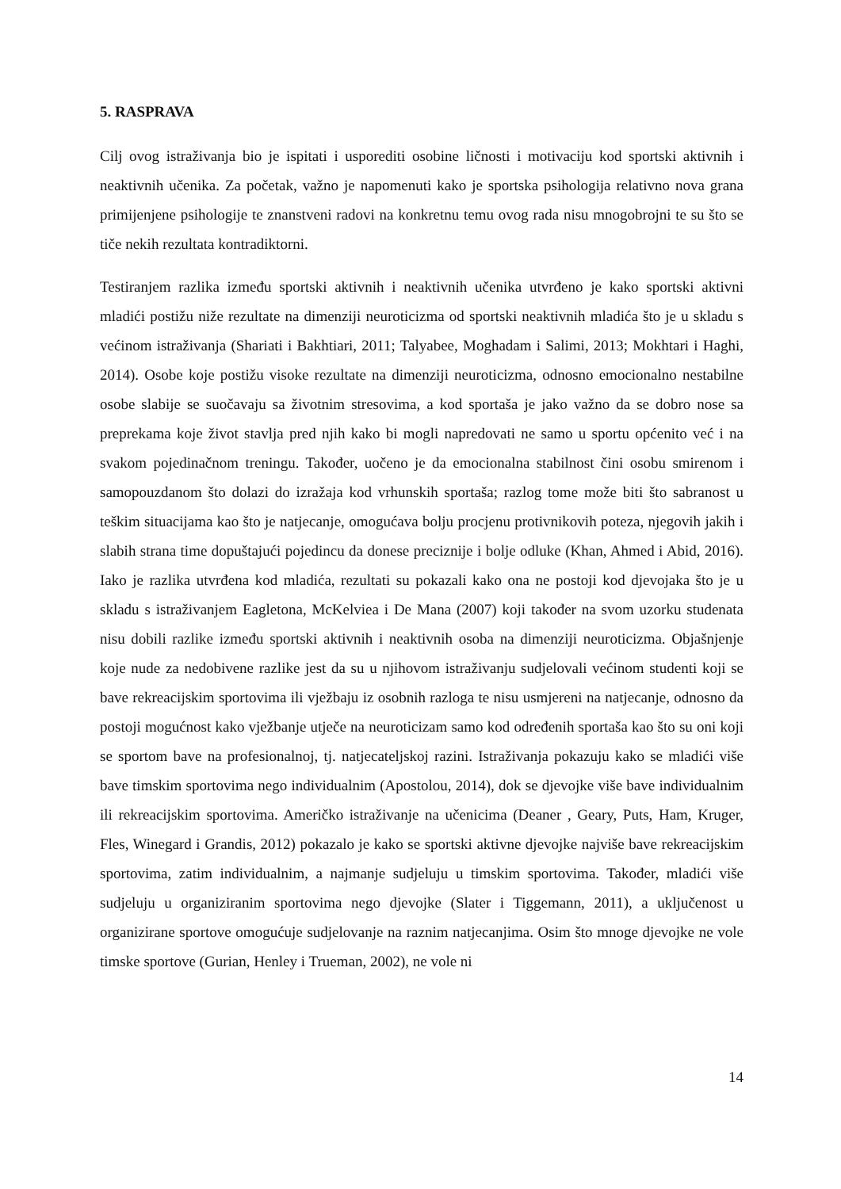5. RASPRAVA
Cilj ovog istraživanja bio je ispitati i usporediti osobine ličnosti i motivaciju kod sportski aktivnih i neaktivnih učenika. Za početak, važno je napomenuti kako je sportska psihologija relativno nova grana primijenjene psihologije te znanstveni radovi na konkretnu temu ovog rada nisu mnogobrojni te su što se tiče nekih rezultata kontradiktorni.
Testiranjem razlika između sportski aktivnih i neaktivnih učenika utvrđeno je kako sportski aktivni mladići postižu niže rezultate na dimenziji neuroticizma od sportski neaktivnih mladića što je u skladu s većinom istraživanja (Shariati i Bakhtiari, 2011; Talyabee, Moghadam i Salimi, 2013; Mokhtari i Haghi, 2014). Osobe koje postižu visoke rezultate na dimenziji neuroticizma, odnosno emocionalno nestabilne osobe slabije se suočavaju sa životnim stresovima, a kod sportaša je jako važno da se dobro nose sa preprekama koje život stavlja pred njih kako bi mogli napredovati ne samo u sportu općenito već i na svakom pojedinačnom treningu. Također, uočeno je da emocionalna stabilnost čini osobu smirenom i samopouzdanom što dolazi do izražaja kod vrhunskih sportaša; razlog tome može biti što sabranost u teškim situacijama kao što je natjecanje, omogućava bolju procjenu protivnikovih poteza, njegovih jakih i slabih strana time dopuštajući pojedincu da donese preciznije i bolje odluke (Khan, Ahmed i Abid, 2016). Iako je razlika utvrđena kod mladića, rezultati su pokazali kako ona ne postoji kod djevojaka što je u skladu s istraživanjem Eagletona, McKelviea i De Mana (2007) koji također na svom uzorku studenata nisu dobili razlike između sportski aktivnih i neaktivnih osoba na dimenziji neuroticizma. Objašnjenje koje nude za nedobivene razlike jest da su u njihovom istraživanju sudjelovali većinom studenti koji se bave rekreacijskim sportovima ili vježbaju iz osobnih razloga te nisu usmjereni na natjecanje, odnosno da postoji mogućnost kako vježbanje utječe na neuroticizam samo kod određenih sportaša kao što su oni koji se sportom bave na profesionalnoj, tj. natjecateljskoj razini. Istraživanja pokazuju kako se mladići više bave timskim sportovima nego individualnim (Apostolou, 2014), dok se djevojke više bave individualnim ili rekreacijskim sportovima. Američko istraživanje na učenicima (Deaner , Geary, Puts, Ham, Kruger, Fles, Winegard i Grandis, 2012) pokazalo je kako se sportski aktivne djevojke najviše bave rekreacijskim sportovima, zatim individualnim, a najmanje sudjeluju u timskim sportovima. Također, mladići više sudjeluju u organiziranim sportovima nego djevojke (Slater i Tiggemann, 2011), a uključenost u organizirane sportove omogućuje sudjelovanje na raznim natjecanjima. Osim što mnoge djevojke ne vole timske sportove (Gurian, Henley i Trueman, 2002), ne vole ni
14